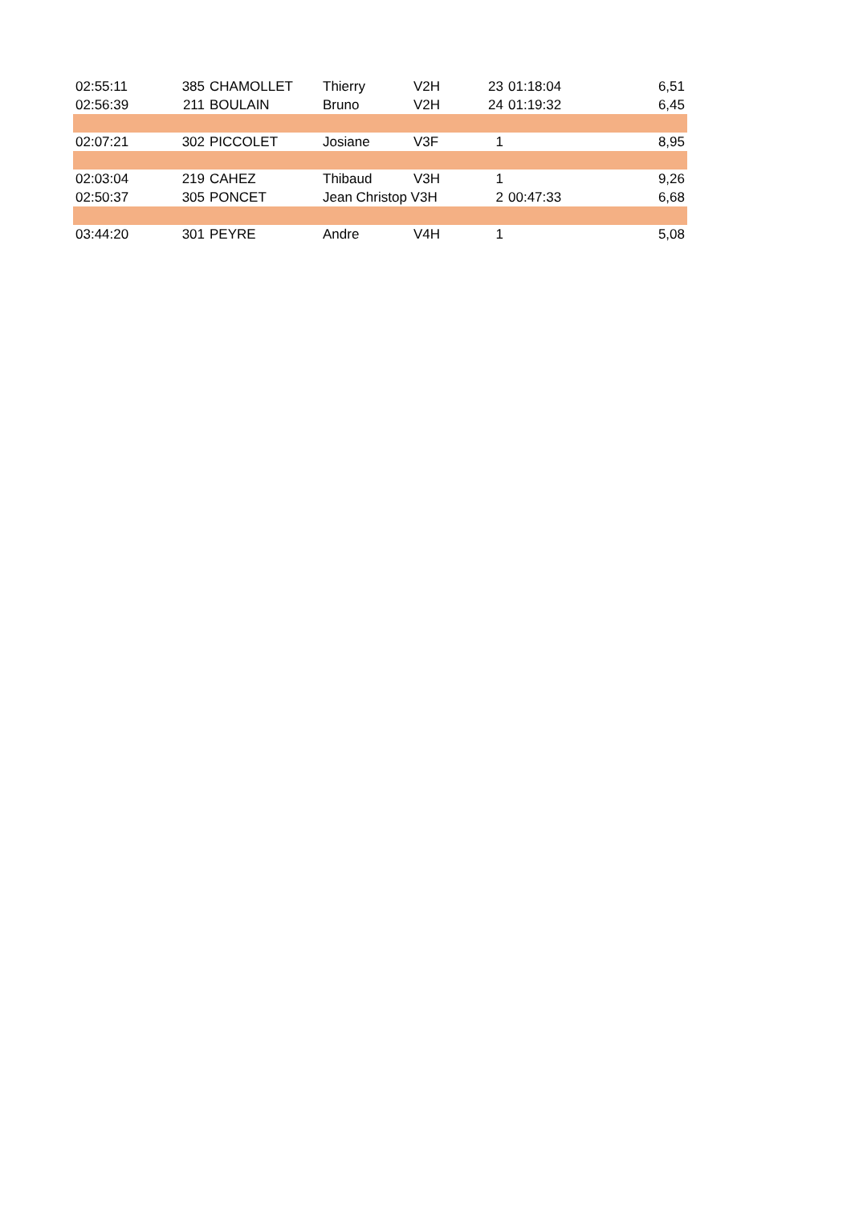| 02:55:11 | 385 | CHAMOLLET | Thierry | V2H | 23 | 01:18:04 | 6,51 |
| 02:56:39 | 211 | BOULAIN | Bruno | V2H | 24 | 01:19:32 | 6,45 |
| 02:07:21 | 302 | PICCOLET | Josiane | V3F | 1 | | 8,95 |
| 02:03:04 | 219 | CAHEZ | Thibaud | V3H | 1 | | 9,26 |
| 02:50:37 | 305 | PONCET | Jean Christop V3H | | 2 | 00:47:33 | 6,68 |
| 03:44:20 | 301 | PEYRE | Andre | V4H | 1 | | 5,08 |